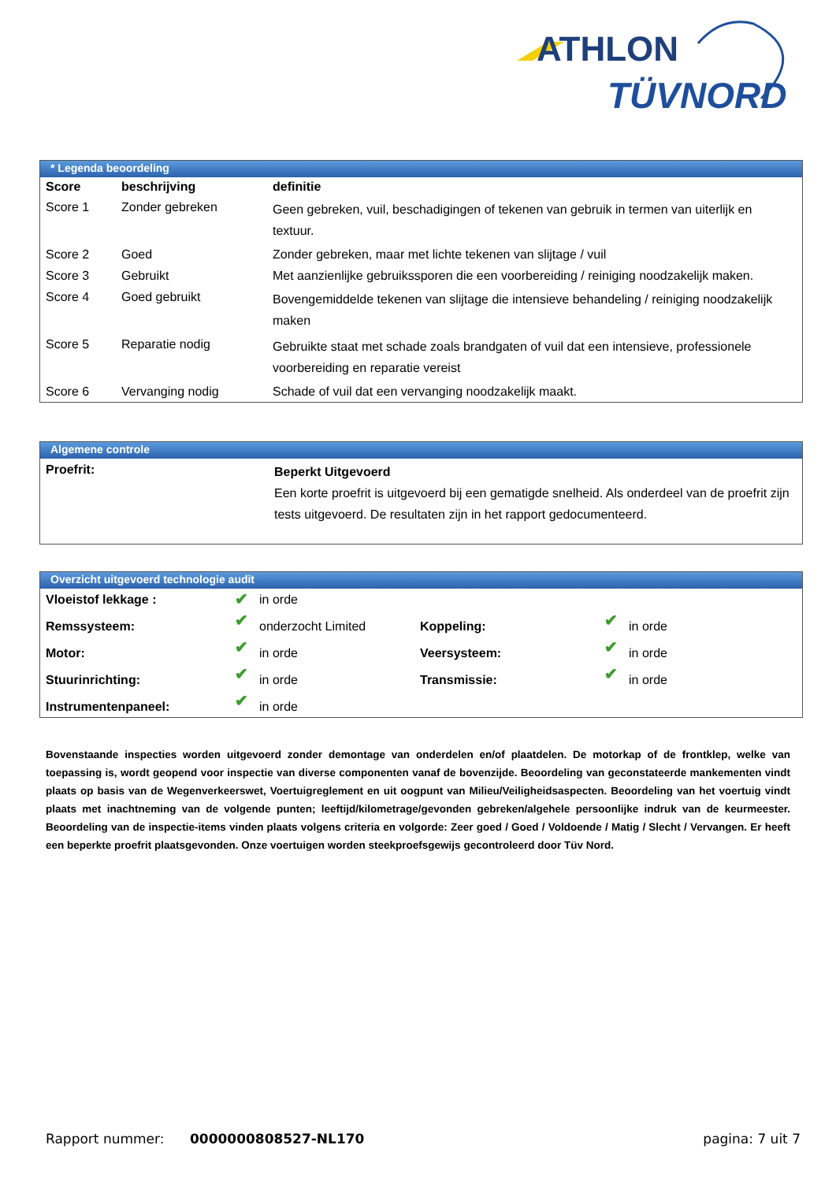ATHLON
TÜVNORD
* Legenda beoordeling
| Score | beschrijving | definitie |
| --- | --- | --- |
| Score 1 | Zonder gebreken | Geen gebreken, vuil, beschadigingen of tekenen van gebruik in termen van uiterlijk en textuur. |
| Score 2 | Goed | Zonder gebreken, maar met lichte tekenen van slijtage / vuil |
| Score 3 | Gebruikt | Met aanzienlijke gebruikssporen die een voorbereiding / reiniging noodzakelijk maken. |
| Score 4 | Goed gebruikt | Bovengemiddelde tekenen van slijtage die intensieve behandeling / reiniging noodzakelijk maken |
| Score 5 | Reparatie nodig | Gebruikte staat met schade zoals brandgaten of vuil dat een intensieve, professionele voorbereiding en reparatie vereist |
| Score 6 | Vervanging nodig | Schade of vuil dat een vervanging noodzakelijk maakt. |
Algemene controle
| Proefrit: | Beperkt Uitgevoerd Een korte proefrit is uitgevoerd bij een gematigde snelheid. Als onderdeel van de proefrit zijn tests uitgevoerd. De resultaten zijn in het rapport gedocumenteerd. |
Overzicht uitgevoerd technologie audit
| Vloeistof lekkage : | ✔ | in orde | | | |
| Remssysteem: | ✔ | onderzocht Limited | Koppeling: | ✔ | in orde |
| Motor: | ✔ | in orde | Veersysteem: | ✔ | in orde |
| Stuurinrichting: | ✔ | in orde | Transmissie: | ✔ | in orde |
| Instrumentenpaneel: | ✔ | in orde | | | |
Bovenstaande inspecties worden uitgevoerd zonder demontage van onderdelen en/of plaatdelen. De motorkap of de frontklep, welke van toepassing is, wordt geopend voor inspectie van diverse componenten vanaf de bovenzijde. Beoordeling van geconstateerde mankementen vindt plaats op basis van de Wegenverkeerswet, Voertuigreglement en uit oogpunt van Milieu/Veiligheidsaspecten. Beoordeling van het voertuig vindt plaats met inachtneming van de volgende punten; leeftijd/kilometrage/gevonden gebreken/algehele persoonlijke indruk van de keurmeester. Beoordeling van de inspectie-items vinden plaats volgens criteria en volgorde: Zeer goed / Goed / Voldoende / Matig / Slecht / Vervangen. Er heeft een beperkte proefrit plaatsgevonden. Onze voertuigen worden steekproefsgewijs gecontroleerd door Tüv Nord.
Rapport nummer: 0000000808527-NL170 pagina: 7 uit 7